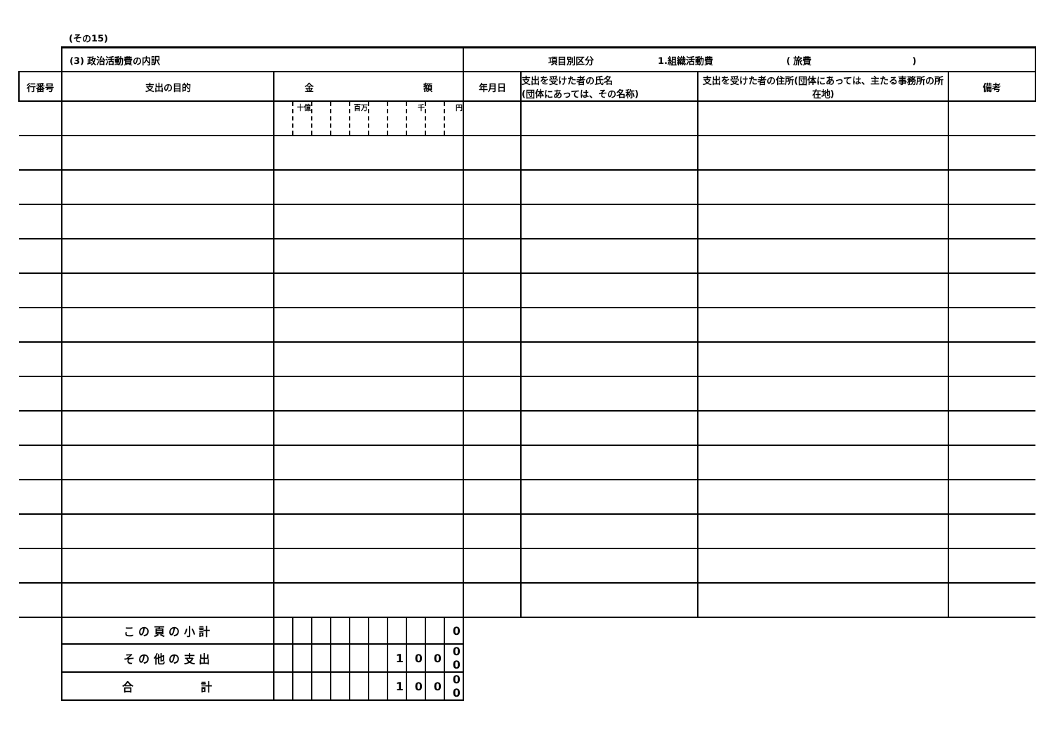(その15)
| | (3) 政治活動費の内訳 | | | | | | | | | | | 項目別区分 1.組織活動費 ( 旅費 ) | | | |
| 行番号 | 支出の目的 | 金 額 | | | | | | | | | | 年月日 | 支出を受けた者の氏名 (団体にあっては、その名称) | 支出を受けた者の住所(団体にあっては、主たる事務所の所在地) | 備考 |
| | | | 十億 | | | 百万 | | | 千 | | 円 | | | | |
| | こ の 頁 の 小 計 | | | | | | | | | | 0 | | | | |
| | そ の 他 の 支 出 | | | | | | | 1 | 0 | 0 | 0 0 | | | | |
| | 合 計 | | | | | | | 1 | 0 | 0 | 0 0 | | | | |